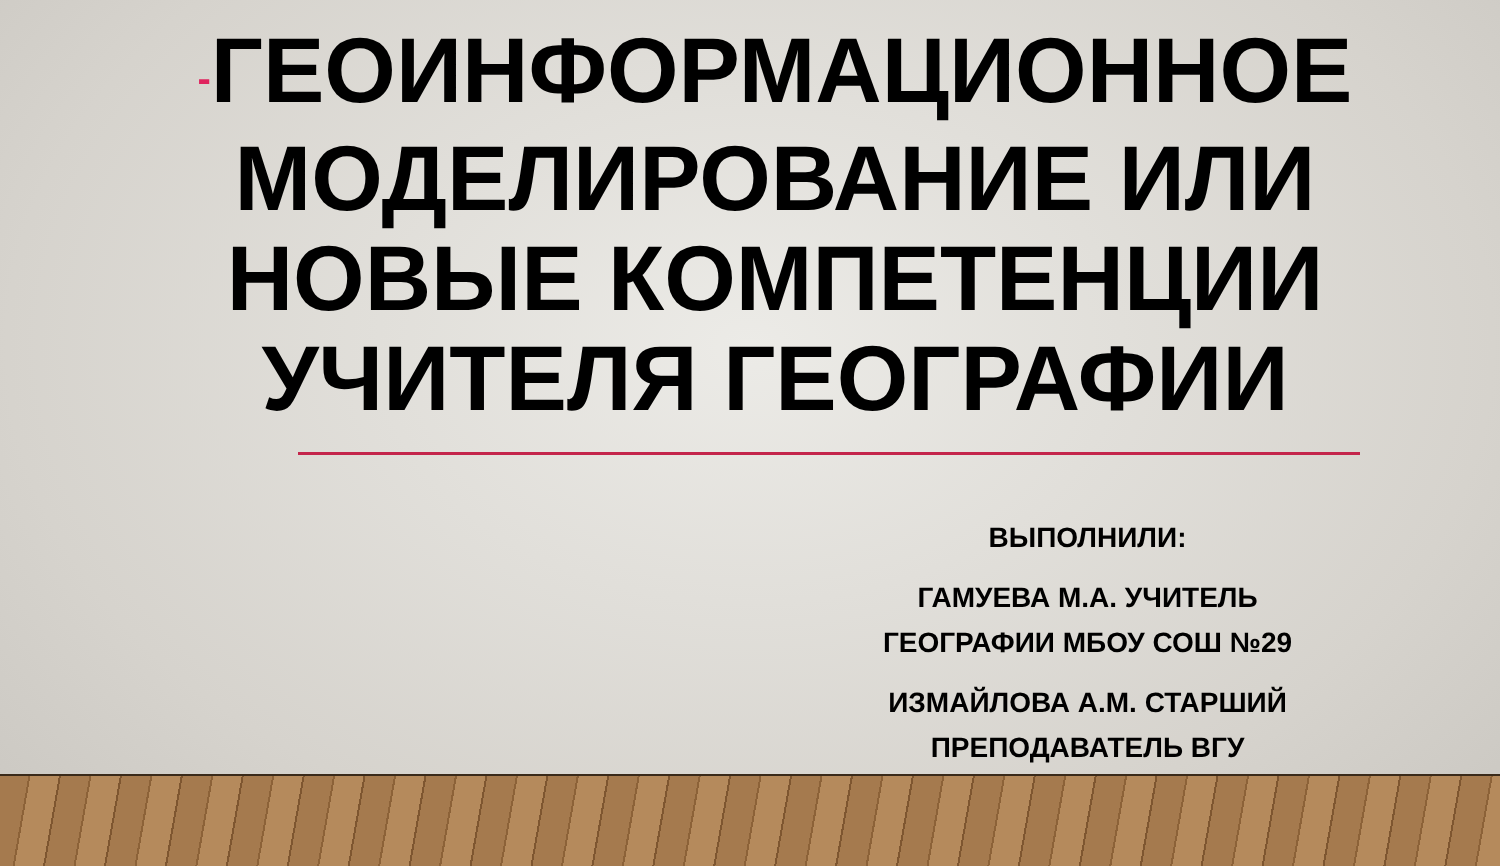-ГЕОИНФОРМАЦИОННОЕ МОДЕЛИРОВАНИЕ ИЛИ НОВЫЕ КОМПЕТЕНЦИИ УЧИТЕЛЯ ГЕОГРАФИИ
ВЫПОЛНИЛИ:
ГАМУЕВА М.А. УЧИТЕЛЬ ГЕОГРАФИИ МБОУ СОШ №29
ИЗМАЙЛОВА А.М. СТАРШИЙ ПРЕПОДАВАТЕЛЬ ВГУ